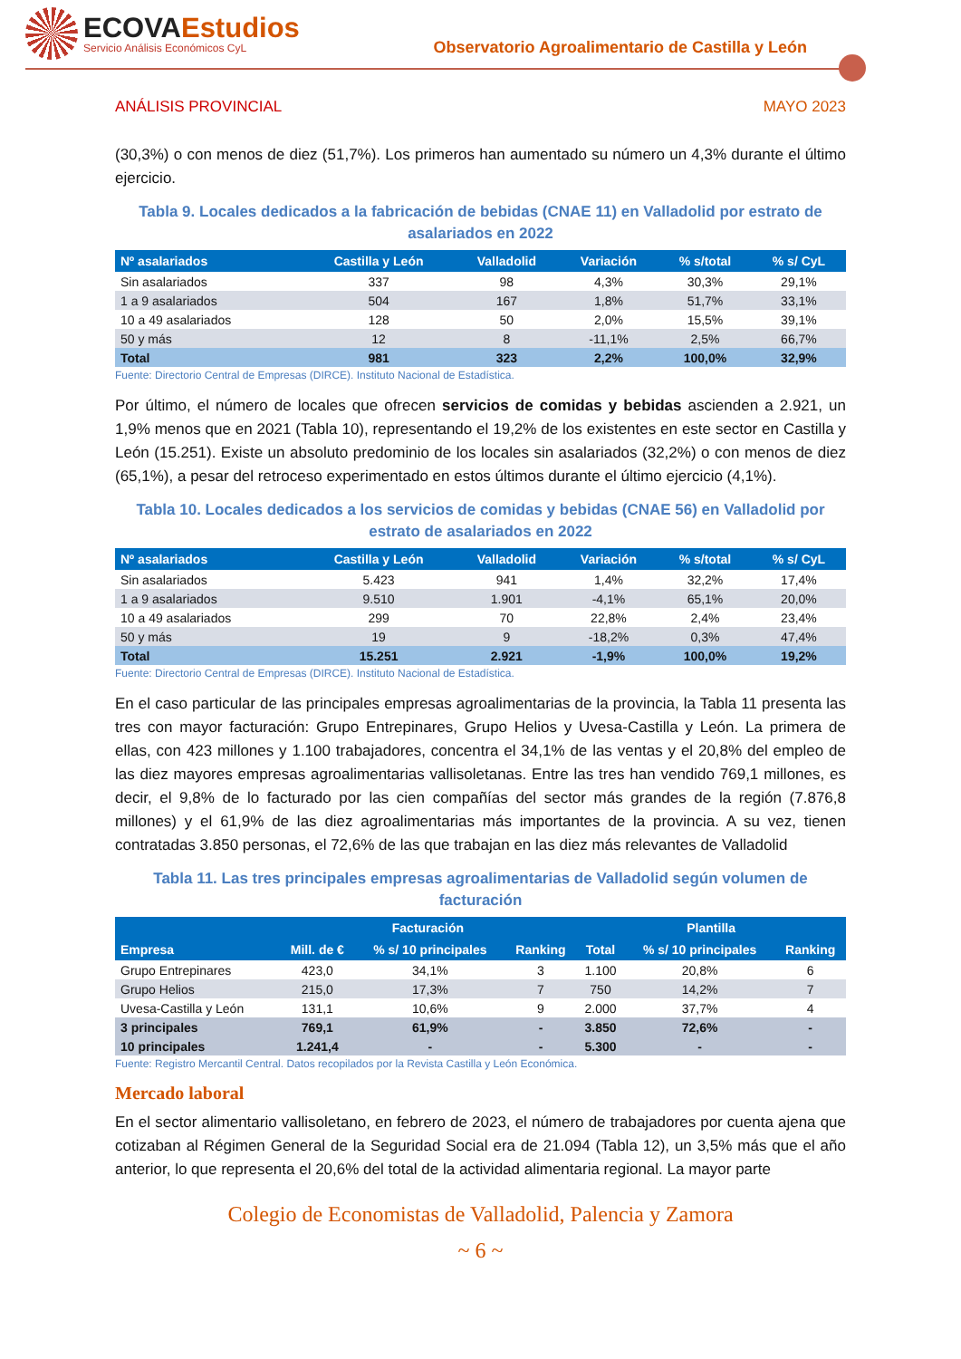ECOVAEstudios
Servicio Análisis Económicos CyL
Observatorio Agroalimentario de Castilla y León
ANÁLISIS PROVINCIAL MAYO 2023
(30,3%) o con menos de diez (51,7%). Los primeros han aumentado su número un 4,3% durante el último ejercicio.
Tabla 9. Locales dedicados a la fabricación de bebidas (CNAE 11) en Valladolid por estrato de asalariados en 2022
| Nº asalariados | Castilla y León | Valladolid | Variación | % s/total | % s/ CyL |
| --- | --- | --- | --- | --- | --- |
| Sin asalariados | 337 | 98 | 4,3% | 30,3% | 29,1% |
| 1 a 9 asalariados | 504 | 167 | 1,8% | 51,7% | 33,1% |
| 10 a 49 asalariados | 128 | 50 | 2,0% | 15,5% | 39,1% |
| 50 y más | 12 | 8 | -11,1% | 2,5% | 66,7% |
| Total | 981 | 323 | 2,2% | 100,0% | 32,9% |
Fuente: Directorio Central de Empresas (DIRCE). Instituto Nacional de Estadística.
Por último, el número de locales que ofrecen servicios de comidas y bebidas ascienden a 2.921, un 1,9% menos que en 2021 (Tabla 10), representando el 19,2% de los existentes en este sector en Castilla y León (15.251). Existe un absoluto predominio de los locales sin asalariados (32,2%) o con menos de diez (65,1%), a pesar del retroceso experimentado en estos últimos durante el último ejercicio (4,1%).
Tabla 10. Locales dedicados a los servicios de comidas y bebidas (CNAE 56) en Valladolid por estrato de asalariados en 2022
| Nº asalariados | Castilla y León | Valladolid | Variación | % s/total | % s/ CyL |
| --- | --- | --- | --- | --- | --- |
| Sin asalariados | 5.423 | 941 | 1,4% | 32,2% | 17,4% |
| 1 a 9 asalariados | 9.510 | 1.901 | -4,1% | 65,1% | 20,0% |
| 10 a 49 asalariados | 299 | 70 | 22,8% | 2,4% | 23,4% |
| 50 y más | 19 | 9 | -18,2% | 0,3% | 47,4% |
| Total | 15.251 | 2.921 | -1,9% | 100,0% | 19,2% |
Fuente: Directorio Central de Empresas (DIRCE). Instituto Nacional de Estadística.
En el caso particular de las principales empresas agroalimentarias de la provincia, la Tabla 11 presenta las tres con mayor facturación: Grupo Entrepinares, Grupo Helios y Uvesa-Castilla y León. La primera de ellas, con 423 millones y 1.100 trabajadores, concentra el 34,1% de las ventas y el 20,8% del empleo de las diez mayores empresas agroalimentarias vallisoletanas. Entre las tres han vendido 769,1 millones, es decir, el 9,8% de lo facturado por las cien compañías del sector más grandes de la región (7.876,8 millones) y el 61,9% de las diez agroalimentarias más importantes de la provincia. A su vez, tienen contratadas 3.850 personas, el 72,6% de las que trabajan en las diez más relevantes de Valladolid
Tabla 11. Las tres principales empresas agroalimentarias de Valladolid según volumen de facturación
| Empresa | Facturación | | | Plantilla | | |
| --- | --- | --- | --- | --- | --- | --- |
| | Mill. de € | % s/ 10 principales | Ranking | Total | % s/ 10 principales | Ranking |
| Grupo Entrepinares | 423,0 | 34,1% | 3 | 1.100 | 20,8% | 6 |
| Grupo Helios | 215,0 | 17,3% | 7 | 750 | 14,2% | 7 |
| Uvesa-Castilla y León | 131,1 | 10,6% | 9 | 2.000 | 37,7% | 4 |
| 3 principales | 769,1 | 61,9% | - | 3.850 | 72,6% | - |
| 10 principales | 1.241,4 | - | - | 5.300 | - | - |
Fuente: Registro Mercantil Central. Datos recopilados por la Revista Castilla y León Económica.
Mercado laboral
En el sector alimentario vallisoletano, en febrero de 2023, el número de trabajadores por cuenta ajena que cotizaban al Régimen General de la Seguridad Social era de 21.094 (Tabla 12), un 3,5% más que el año anterior, lo que representa el 20,6% del total de la actividad alimentaria regional. La mayor parte
Colegio de Economistas de Valladolid, Palencia y Zamora
~ 6 ~